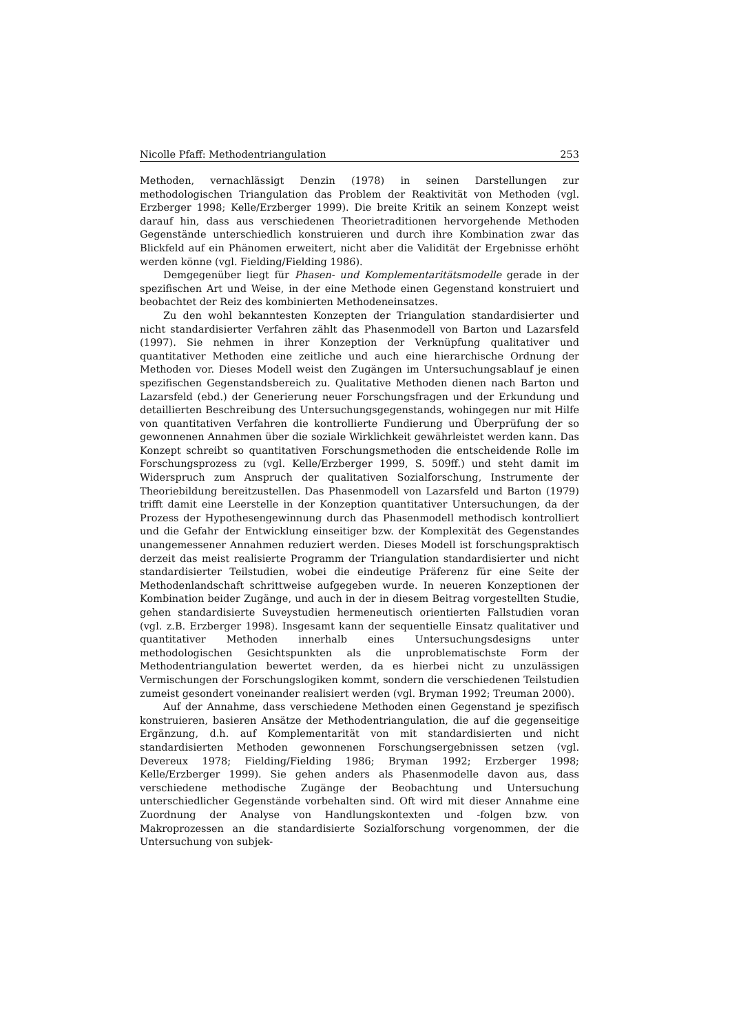Nicolle Pfaff: Methodentriangulation 253
Methoden, vernachlässigt Denzin (1978) in seinen Darstellungen zur methodologischen Triangulation das Problem der Reaktivität von Methoden (vgl. Erzberger 1998; Kelle/Erzberger 1999). Die breite Kritik an seinem Konzept weist darauf hin, dass aus verschiedenen Theorietraditionen hervorgehende Methoden Gegenstände unterschiedlich konstruieren und durch ihre Kombination zwar das Blickfeld auf ein Phänomen erweitert, nicht aber die Validität der Ergebnisse erhöht werden könne (vgl. Fielding/Fielding 1986).
Demgegenüber liegt für Phasen- und Komplementaritätsmodelle gerade in der spezifischen Art und Weise, in der eine Methode einen Gegenstand konstruiert und beobachtet der Reiz des kombinierten Methodeneinsatzes.
Zu den wohl bekanntesten Konzepten der Triangulation standardisierter und nicht standardisierter Verfahren zählt das Phasenmodell von Barton und Lazarsfeld (1997). Sie nehmen in ihrer Konzeption der Verknüpfung qualitativer und quantitativer Methoden eine zeitliche und auch eine hierarchische Ordnung der Methoden vor. Dieses Modell weist den Zugängen im Untersuchungsablauf je einen spezifischen Gegenstandsbereich zu. Qualitative Methoden dienen nach Barton und Lazarsfeld (ebd.) der Generierung neuer Forschungsfragen und der Erkundung und detaillierten Beschreibung des Untersuchungsgegenstands, wohingegen nur mit Hilfe von quantitativen Verfahren die kontrollierte Fundierung und Überprüfung der so gewonnenen Annahmen über die soziale Wirklichkeit gewährleistet werden kann. Das Konzept schreibt so quantitativen Forschungsmethoden die entscheidende Rolle im Forschungsprozess zu (vgl. Kelle/Erzberger 1999, S. 509ff.) und steht damit im Widerspruch zum Anspruch der qualitativen Sozialforschung, Instrumente der Theoriebildung bereitzustellen. Das Phasenmodell von Lazarsfeld und Barton (1979) trifft damit eine Leerstelle in der Konzeption quantitativer Untersuchungen, da der Prozess der Hypothesengewinnung durch das Phasenmodell methodisch kontrolliert und die Gefahr der Entwicklung einseitiger bzw. der Komplexität des Gegenstandes unangemessener Annahmen reduziert werden. Dieses Modell ist forschungspraktisch derzeit das meist realisierte Programm der Triangulation standardisierter und nicht standardisierter Teilstudien, wobei die eindeutige Präferenz für eine Seite der Methodenlandschaft schrittweise aufgegeben wurde. In neueren Konzeptionen der Kombination beider Zugänge, und auch in der in diesem Beitrag vorgestellten Studie, gehen standardisierte Suveystudien hermeneutisch orientierten Fallstudien voran (vgl. z.B. Erzberger 1998). Insgesamt kann der sequentielle Einsatz qualitativer und quantitativer Methoden innerhalb eines Untersuchungsdesigns unter methodologischen Gesichtspunkten als die unproblematischste Form der Methodentriangulation bewertet werden, da es hierbei nicht zu unzulässigen Vermischungen der Forschungslogiken kommt, sondern die verschiedenen Teilstudien zumeist gesondert voneinander realisiert werden (vgl. Bryman 1992; Treuman 2000).
Auf der Annahme, dass verschiedene Methoden einen Gegenstand je spezifisch konstruieren, basieren Ansätze der Methodentriangulation, die auf die gegenseitige Ergänzung, d.h. auf Komplementarität von mit standardisierten und nicht standardisierten Methoden gewonnenen Forschungsergebnissen setzen (vgl. Devereux 1978; Fielding/Fielding 1986; Bryman 1992; Erzberger 1998; Kelle/Erzberger 1999). Sie gehen anders als Phasenmodelle davon aus, dass verschiedene methodische Zugänge der Beobachtung und Untersuchung unterschiedlicher Gegenstände vorbehalten sind. Oft wird mit dieser Annahme eine Zuordnung der Analyse von Handlungskontexten und -folgen bzw. von Makroprozessen an die standardisierte Sozialforschung vorgenommen, der die Untersuchung von subjek-